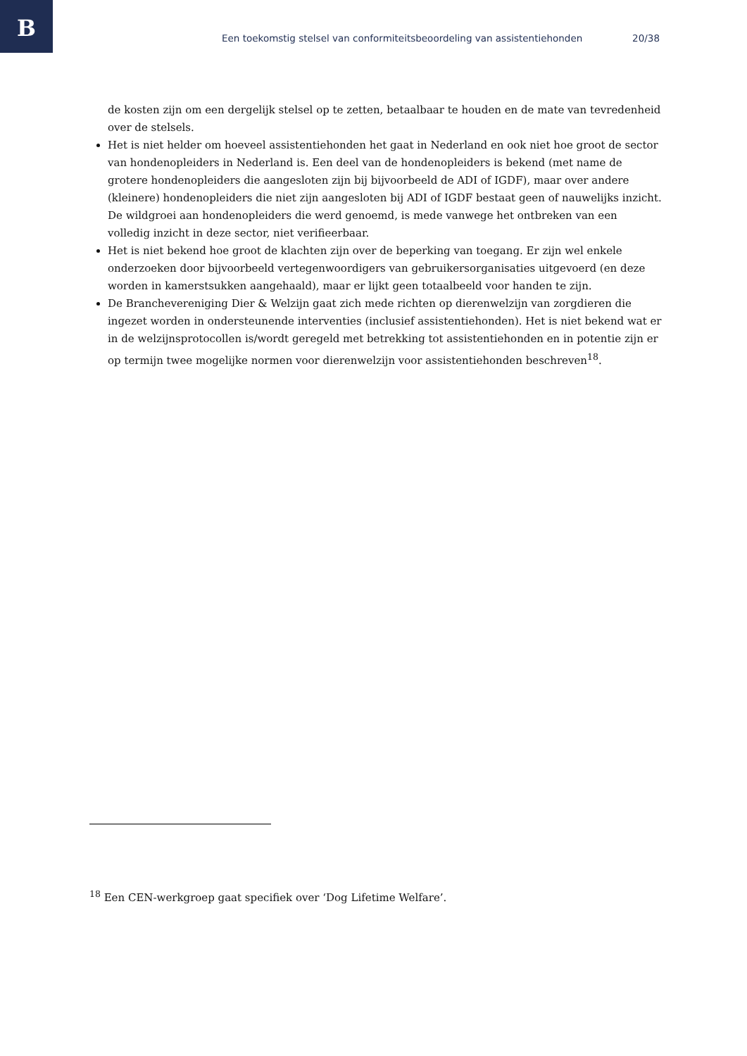B
Een toekomstig stelsel van conformiteitsbeoordeling van assistentiehonden 20/38
de kosten zijn om een dergelijk stelsel op te zetten, betaalbaar te houden en de mate van tevredenheid over de stelsels.
Het is niet helder om hoeveel assistentiehonden het gaat in Nederland en ook niet hoe groot de sector van hondenopleiders in Nederland is. Een deel van de hondenopleiders is bekend (met name de grotere hondenopleiders die aangesloten zijn bij bijvoorbeeld de ADI of IGDF), maar over andere (kleinere) hondenopleiders die niet zijn aangesloten bij ADI of IGDF bestaat geen of nauwelijks inzicht. De wildgroei aan hondenopleiders die werd genoemd, is mede vanwege het ontbreken van een volledig inzicht in deze sector, niet verifieerbaar.
Het is niet bekend hoe groot de klachten zijn over de beperking van toegang. Er zijn wel enkele onderzoeken door bijvoorbeeld vertegenwoordigers van gebruikersorganisaties uitgevoerd (en deze worden in kamerstsukken aangehaald), maar er lijkt geen totaalbeeld voor handen te zijn.
De Branchevereniging Dier & Welzijn gaat zich mede richten op dierenwelzijn van zorgdieren die ingezet worden in ondersteunende interventies (inclusief assistentiehonden). Het is niet bekend wat er in de welzijnsprotocollen is/wordt geregeld met betrekking tot assistentiehonden en in potentie zijn er op termijn twee mogelijke normen voor dierenwelzijn voor assistentiehonden beschreven<sup>18</sup>.
<sup>18</sup> Een CEN-werkgroep gaat specifiek over ‘Dog Lifetime Welfare’.